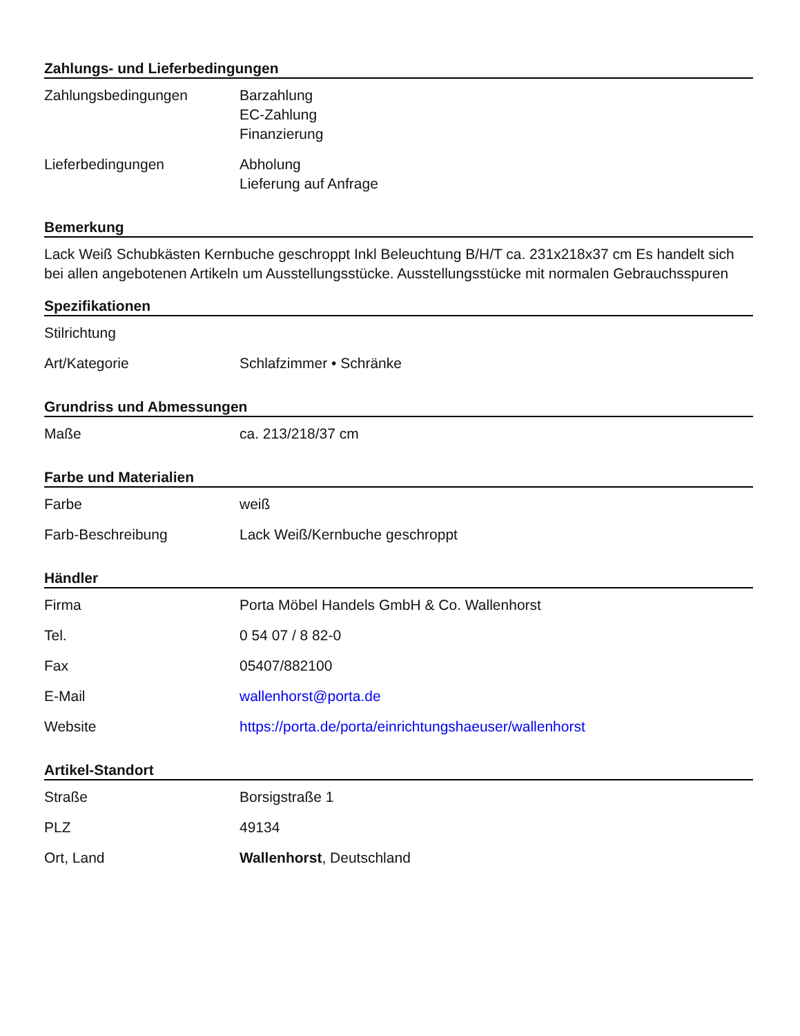Zahlungs- und Lieferbedingungen
| Zahlungsbedingungen | Barzahlung EC-Zahlung Finanzierung |
| Lieferbedingungen | Abholung Lieferung auf Anfrage |
Bemerkung
Lack Weiß Schubkästen Kernbuche geschroppt Inkl Beleuchtung B/H/T ca. 231x218x37 cm Es handelt sich bei allen angebotenen Artikeln um Ausstellungsstücke. Ausstellungsstücke mit normalen Gebrauchsspuren
Spezifikationen
| Stilrichtung | |
| Art/Kategorie | Schlafzimmer • Schränke |
Grundriss und Abmessungen
| Maße | ca. 213/218/37 cm |
Farbe und Materialien
| Farbe | weiß |
| Farb-Beschreibung | Lack Weiß/Kernbuche geschroppt |
Händler
| Firma | Porta Möbel Handels GmbH & Co. Wallenhorst |
| Tel. | 0 54 07 / 8 82-0 |
| Fax | 05407/882100 |
| E-Mail | wallenhorst@porta.de |
| Website | https://porta.de/porta/einrichtungshaeuser/wallenhorst |
Artikel-Standort
| Straße | Borsigstraße 1 |
| PLZ | 49134 |
| Ort, Land | Wallenhorst , Deutschland |